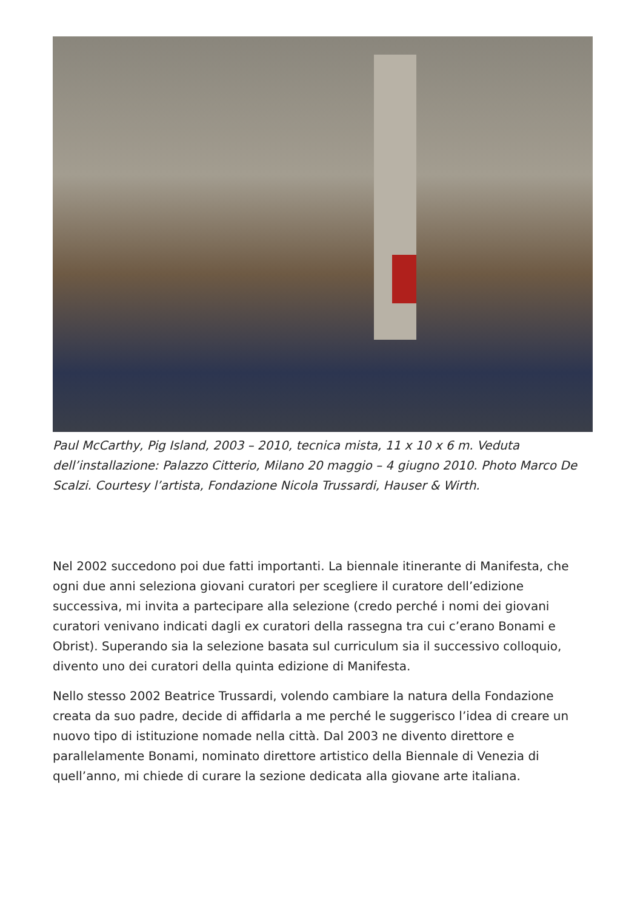Paul McCarthy, Pig Island, 2003 – 2010, tecnica mista, 11 x 10 x 6 m. Veduta dell’installazione: Palazzo Citterio, Milano 20 maggio – 4 giugno 2010. Photo Marco De Scalzi. Courtesy l’artista, Fondazione Nicola Trussardi, Hauser & Wirth.
Nel 2002 succedono poi due fatti importanti. La biennale itinerante di Manifesta, che ogni due anni seleziona giovani curatori per scegliere il curatore dell’edizione successiva, mi invita a partecipare alla selezione (credo perché i nomi dei giovani curatori venivano indicati dagli ex curatori della rassegna tra cui c’erano Bonami e Obrist). Superando sia la selezione basata sul curriculum sia il successivo colloquio, divento uno dei curatori della quinta edizione di Manifesta.
Nello stesso 2002 Beatrice Trussardi, volendo cambiare la natura della Fondazione creata da suo padre, decide di affidarla a me perché le suggerisco l’idea di creare un nuovo tipo di istituzione nomade nella città. Dal 2003 ne divento direttore e parallelamente Bonami, nominato direttore artistico della Biennale di Venezia di quell’anno, mi chiede di curare la sezione dedicata alla giovane arte italiana.